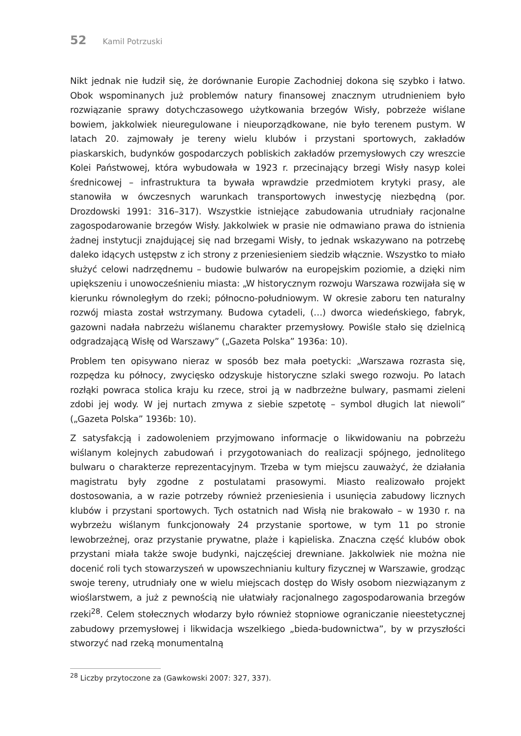52 Kamil Potrzuski
Nikt jednak nie łudził się, że dorównanie Europie Zachodniej dokona się szybko i łatwo. Obok wspominanych już problemów natury finansowej znacznym utrudnieniem było rozwiązanie sprawy dotychczasowego użytkowania brzegów Wisły, pobrzeże wiślane bowiem, jakkolwiek nieuregulowane i nieuporządkowane, nie było terenem pustym. W latach 20. zajmowały je tereny wielu klubów i przystani sportowych, zakładów piaskarskich, budynków gospodarczych pobliskich zakładów przemysłowych czy wreszcie Kolei Państwowej, która wybudowała w 1923 r. przecinający brzegi Wisły nasyp kolei średnicowej – infrastruktura ta bywała wprawdzie przedmiotem krytyki prasy, ale stanowiła w ówczesnych warunkach transportowych inwestycję niezbędną (por. Drozdowski 1991: 316–317). Wszystkie istniejące zabudowania utrudniały racjonalne zagospodarowanie brzegów Wisły. Jakkolwiek w prasie nie odmawiano prawa do istnienia żadnej instytucji znajdującej się nad brzegami Wisły, to jednak wskazywano na potrzebę daleko idących ustępstw z ich strony z przeniesieniem siedzib włącznie. Wszystko to miało służyć celowi nadrzędnemu – budowie bulwarów na europejskim poziomie, a dzięki nim upiększeniu i unowocześnieniu miasta: „W historycznym rozwoju Warszawa rozwijała się w kierunku równoległym do rzeki; północno-południowym. W okresie zaboru ten naturalny rozwój miasta został wstrzymany. Budowa cytadeli, (…) dworca wiedeńskiego, fabryk, gazowni nadała nabrzeżu wiślanemu charakter przemysłowy. Powiśle stało się dzielnicą odgradzającą Wisłę od Warszawy” („Gazeta Polska” 1936a: 10).
Problem ten opisywano nieraz w sposób bez mała poetycki: „Warszawa rozrasta się, rozpędza ku północy, zwycięsko odzyskuje historyczne szlaki swego rozwoju. Po latach rozłąki powraca stolica kraju ku rzece, stroi ją w nadbrzeżne bulwary, pasmami zieleni zdobi jej wody. W jej nurtach zmywa z siebie szpetotę – symbol długich lat niewoli” („Gazeta Polska” 1936b: 10).
Z satysfakcją i zadowoleniem przyjmowano informacje o likwidowaniu na pobrzeżu wiślanym kolejnych zabudowań i przygotowaniach do realizacji spójnego, jednolitego bulwaru o charakterze reprezentacyjnym. Trzeba w tym miejscu zauważyć, że działania magistratu były zgodne z postulatami prasowymi. Miasto realizowało projekt dostosowania, a w razie potrzeby również przeniesienia i usunięcia zabudowy licznych klubów i przystani sportowych. Tych ostatnich nad Wisłą nie brakowało – w 1930 r. na wybrzeżu wiślanym funkcjonowały 24 przystanie sportowe, w tym 11 po stronie lewobrzeżnej, oraz przystanie prywatne, plaże i kąpieliska. Znaczna część klubów obok przystani miała także swoje budynki, najczęściej drewniane. Jakkolwiek nie można nie docenić roli tych stowarzyszeń w upowszechnianiu kultury fizycznej w Warszawie, grodząc swoje tereny, utrudniały one w wielu miejscach dostęp do Wisły osobom niezwiązanym z wioślarstwem, a już z pewnością nie ułatwiały racjonalnego zagospodarowania brzegów rzeki<sup>28</sup>. Celem stołecznych włodarzy było również stopniowe ograniczanie nieestetycznej zabudowy przemysłowej i likwidacja wszelkiego „bieda-budownictwa”, by w przyszłości stworzyć nad rzeką monumentalną
<sup>28</sup> Liczby przytoczone za (Gawkowski 2007: 327, 337).